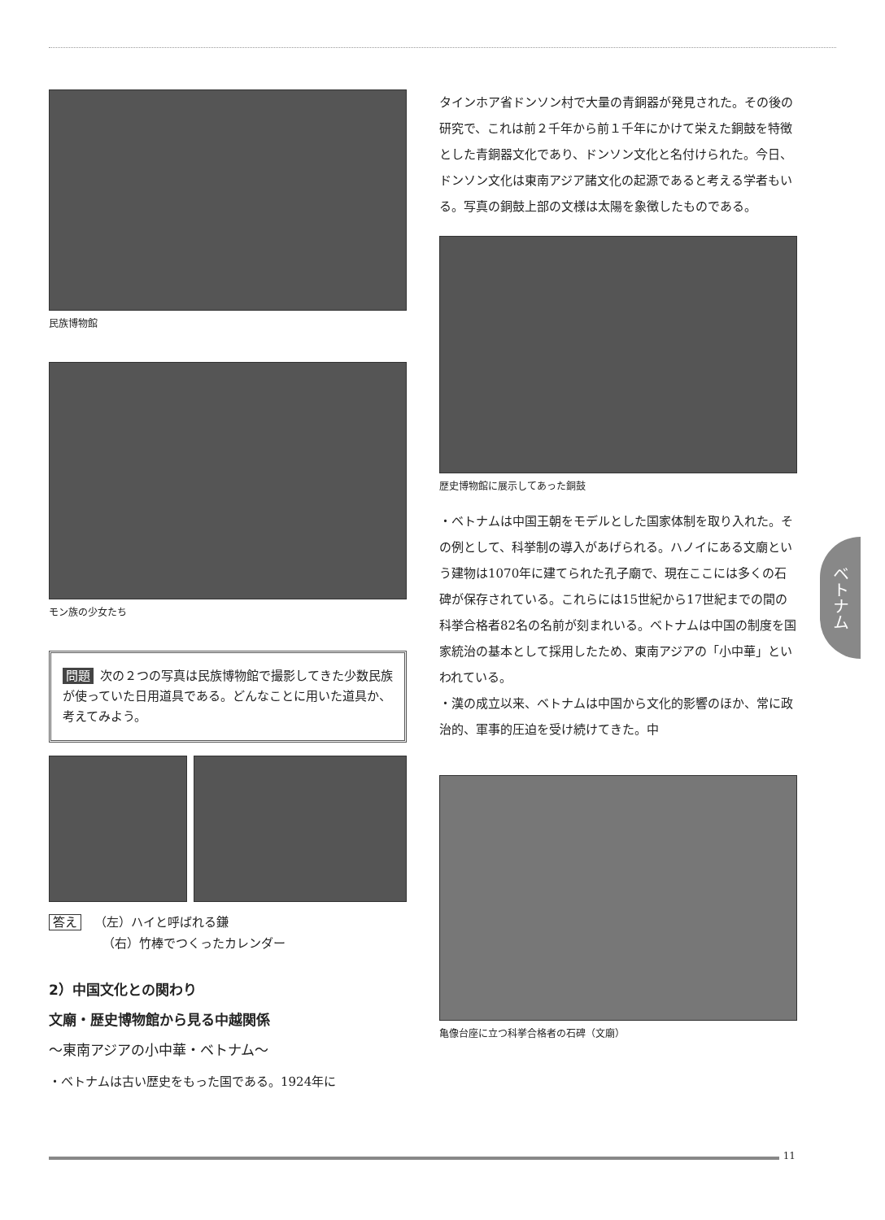ベトナム
民族博物館
モン族の少女たち
問題 次の２つの写真は民族博物館で撮影してきた少数民族が使っていた日用道具である。どんなことに用いた道具か、考えてみよう。
答え （左）ハイと呼ばれる鎌
（右）竹棒でつくったカレンダー
2）中国文化との関わり
文廟・歴史博物館から見る中越関係
〜東南アジアの小中華・ベトナム〜
・ベトナムは古い歴史をもった国である。1924年に
タインホア省ドンソン村で大量の青銅器が発見された。その後の研究で、これは前２千年から前１千年にかけて栄えた銅鼓を特徴とした青銅器文化であり、ドンソン文化と名付けられた。今日、ドンソン文化は東南アジア諸文化の起源であると考える学者もいる。写真の銅鼓上部の文様は太陽を象徴したものである。
歴史博物館に展示してあった銅鼓
・ベトナムは中国王朝をモデルとした国家体制を取り入れた。その例として、科挙制の導入があげられる。ハノイにある文廟という建物は1070年に建てられた孔子廟で、現在ここには多くの石碑が保存されている。これらには15世紀から17世紀までの間の科挙合格者82名の名前が刻まれいる。ベトナムは中国の制度を国家統治の基本として採用したため、東南アジアの「小中華」といわれている。
・漢の成立以来、ベトナムは中国から文化的影響のほか、常に政治的、軍事的圧迫を受け続けてきた。中
亀像台座に立つ科挙合格者の石碑（文廟）
11